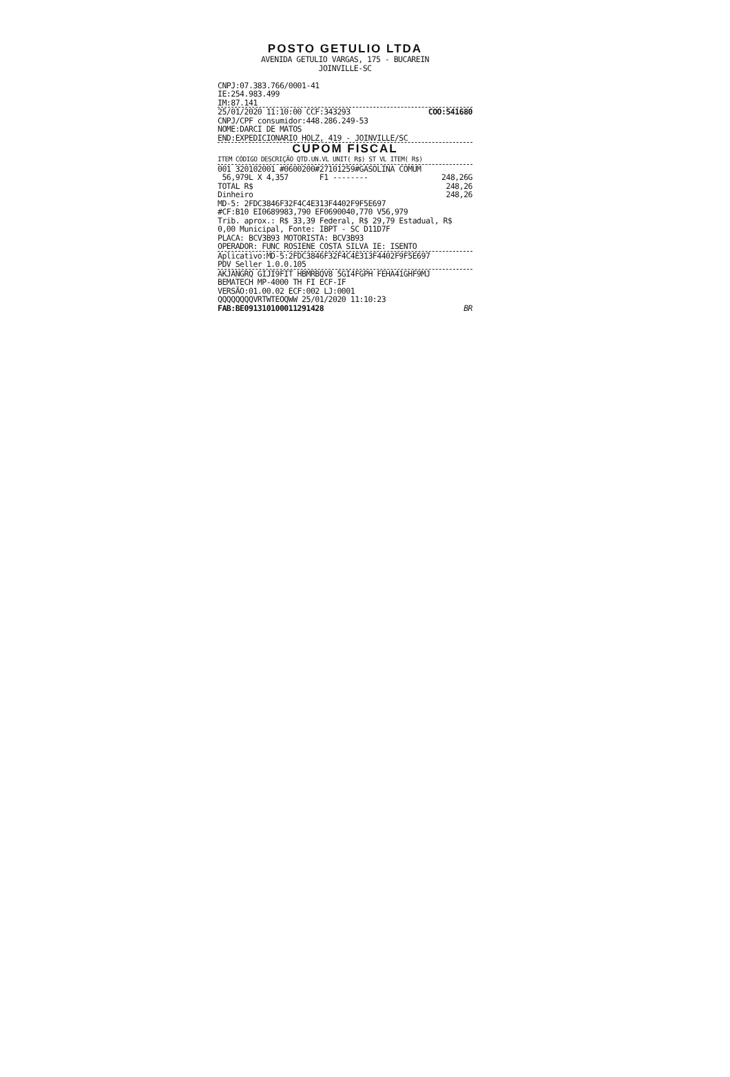POSTO GETULIO LTDA
AVENIDA GETULIO VARGAS, 175 - BUCAREIN
JOINVILLE-SC
CNPJ:07.383.766/0001-41
IE:254.983.499
IM:87.141
25/01/2020 11:10:00 CCF:343293 COO:541680
CNPJ/CPF consumidor:448.286.249-53
NOME:DARCI DE MATOS
END:EXPEDICIONARIO HOLZ, 419 - JOINVILLE/SC
CUPOM FISCAL
ITEM CÓDIGO DESCRIÇÃO QTD.UN.VL UNIT( R$) ST VL ITEM( R$)
001 320102001 #0600200#27101259#GASOLINA COMUM
56,979L X 4,357 F1 -------- 248,26G
TOTAL R$ 248,26
Dinheiro 248,26
MD-5: 2FDC3846F32F4C4E313F4402F9F5E697
#CF:B10 EI0689983,790 EF0690040,770 V56,979
Trib. aprox.: R$ 33,39 Federal, R$ 29,79 Estadual, R$ 0,00 Municipal, Fonte: IBPT - SC D11D7F
PLACA: BCV3B93 MOTORISTA: BCV3B93
OPERADOR: FUNC ROSIENE COSTA SILVA IE: ISENTO
Aplicativo:MD-5:2FDC3846F32F4C4E313F4402F9F5E697
PDV Seller 1.0.0.105
AKJANGRQ GIJI9FIT HBMRBQV8 5GI4FGPH FEHA41GHF9MJ
BEMATECH MP-4000 TH FI ECF-IF
VERSÃO:01.00.02 ECF:002 LJ:0001
QQQQQQQQVRTWTEOQWW 25/01/2020 11:10:23
FAB:BE091310100011291428 BR